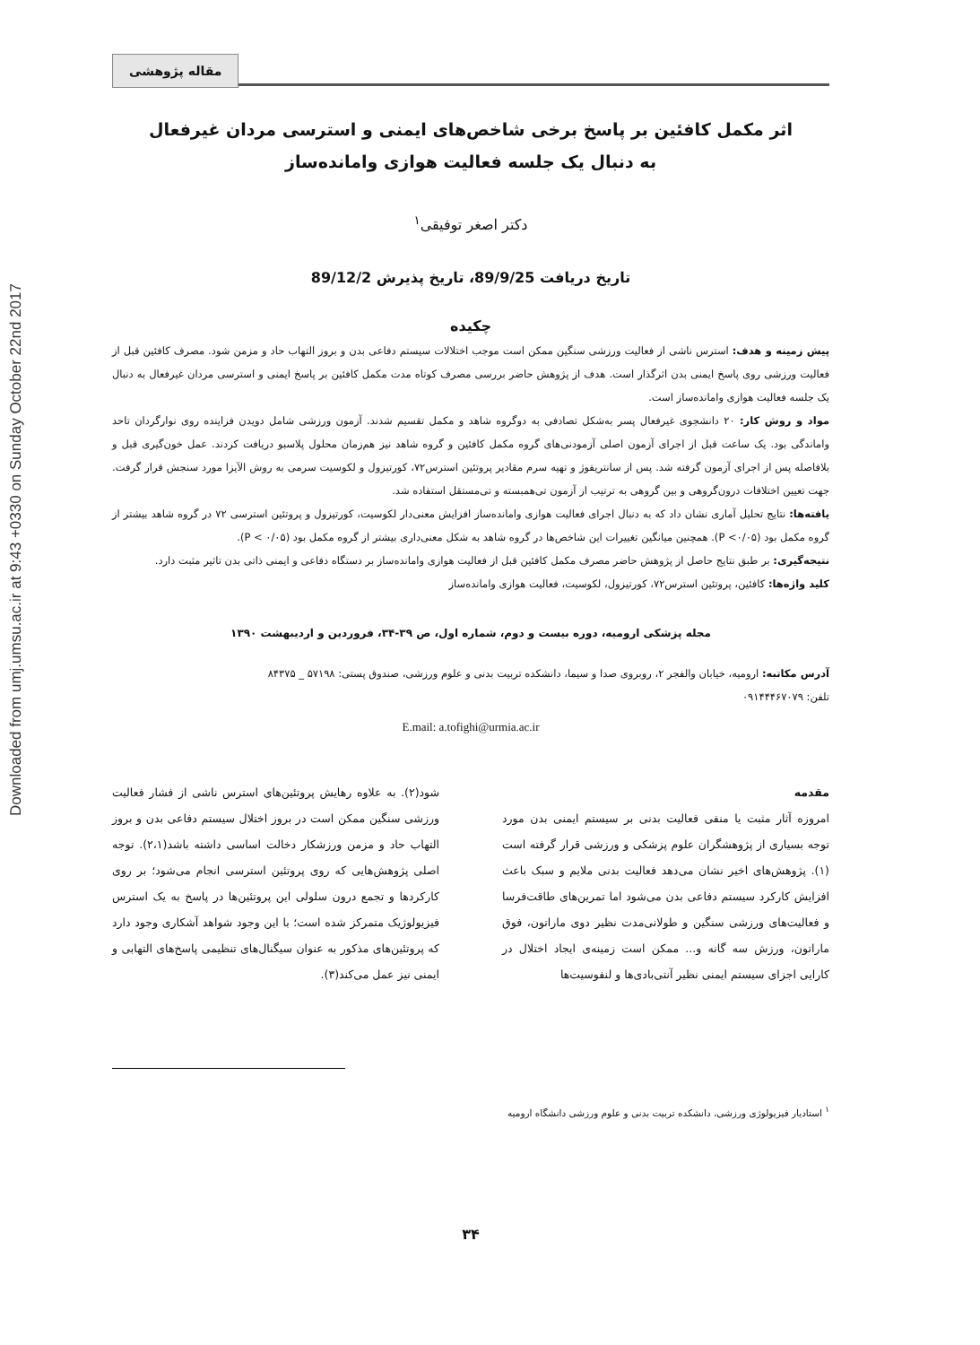Downloaded from umj.umsu.ac.ir at 9:43 +0330 on Sunday October 22nd 2017
مقاله پژوهشی
اثر مکمل کافئین بر پاسخ برخی شاخص‌های ایمنی و استرسی مردان غیرفعال
به دنبال یک جلسه فعالیت هوازی وامانده‌ساز
دکتر اصغر توفیقی<sup>۱</sup>
تاریخ دریافت 89/9/25، تاریخ پذیرش 89/12/2
چکیده
پیش زمینه و هدف: استرس ناشی از فعالیت ورزشی سنگین ممکن است موجب اختلالات سیستم دفاعی بدن و بروز التهاب حاد و مزمن شود. مصرف کافئین قبل از فعالیت ورزشی روی پاسخ ایمنی بدن اثرگذار است. هدف از پژوهش حاضر بررسی مصرف کوتاه مدت مکمل کافئین بر پاسخ ایمنی و استرسی مردان غیرفعال به دنبال یک جلسه فعالیت هوازی وامانده‌ساز است.
مواد و روش کار: ۲۰ دانشجوی غیرفعال پسر به‌شکل تصادفی به دوگروه شاهد و مکمل تقسیم شدند. آزمون ورزشی شامل دویدن فزاینده روی نوارگردان تاحد واماندگی بود. یک ساعت قبل از اجرای آزمون اصلی آزمودنی‌های گروه مکمل کافئین و گروه شاهد نیز هم‌زمان محلول پلاسبو دریافت کردند. عمل خون‌گیری قبل و بلافاصله پس از اجرای آزمون گرفته شد. پس از سانتریفوژ و تهیه سرم مقادیر پروتئین استرس۷۲، کورتیزول و لکوسیت سرمی به روش الآیزا مورد سنجش قرار گرفت. جهت تعیین اختلافات درون‌گروهی و بین گروهی به ترتیب از آزمون تی‌همبسته و تی‌مستقل استفاده شد.
یافته‌ها: نتایج تحلیل آماری نشان داد که به دنبال اجرای فعالیت هوازی وامانده‌ساز افزایش معنی‌دار لکوسیت، کورتیزول و پروتئین استرسی ۷۲ در گروه شاهد بیشتر از گروه مکمل بود (P <۰/۰۵). همچنین میانگین تغییرات این شاخص‌ها در گروه شاهد به شکل معنی‌داری بیشتر از گروه مکمل بود (P < ۰/۰۵).
نتیجه‌گیری: بر طبق نتایج حاصل از پژوهش حاضر مصرف مکمل کافئین قبل از فعالیت هوازی وامانده‌ساز بر دستگاه دفاعی و ایمنی ذاتی بدن تاثیر مثبت دارد.
کلید واژه‌ها: کافئین، پروتئین استرس۷۲، کورتیزول، لکوسیت، فعالیت هوازی وامانده‌ساز
مجله پزشکی ارومیه، دوره بیست و دوم، شماره اول، ص ۳۹-۳۴، فروردین و اردیبهشت ۱۳۹۰
آدرس مکاتبه: ارومیه، خیابان والفجر ۲، روبروی صدا و سیما، دانشکده تربیت بدنی و علوم ورزشی، صندوق پستی: ۵۷۱۹۸ _ ۸۴۳۷۵
تلفن: ۰۹۱۴۴۴۶۷۰۷۹
E.mail: a.tofighi@urmia.ac.ir
مقدمه
امروزه آثار مثبت یا منفی فعالیت بدنی بر سیستم ایمنی بدن مورد توجه بسیاری از پژوهشگران علوم پزشکی و ورزشی قرار گرفته است (۱). پژوهش‌های اخیر نشان می‌دهد فعالیت بدنی ملایم و سبک باعث افزایش کارکرد سیستم دفاعی بدن می‌شود اما تمرین‌های طاقت‌فرسا و فعالیت‌های ورزشی سنگین و طولانی‌مدت نظیر دوی ماراتون، فوق ماراتون، ورزش سه گانه و... ممکن است زمینه‌ی ایجاد اختلال در کارایی اجزای سیستم ایمنی نظیر آنتی‌بادی‌ها و لنفوسیت‌ها
شود(۲). به علاوه رهایش پروتئین‌های استرس ناشی از فشار فعالیت ورزشی سنگین ممکن است در بروز اختلال سیستم دفاعی بدن و بروز التهاب حاد و مزمن ورزشکار دخالت اساسی داشته باشد(۲،۱). توجه اصلی پژوهش‌هایی که روی پروتئین استرسی انجام می‌شود؛ بر روی کارکردها و تجمع درون سلولی این پروتئین‌ها در پاسخ به یک استرس فیزیولوژیک متمرکز شده است؛ با این وجود شواهد آشکاری وجود دارد که پروتئین‌های مذکور به عنوان سیگنال‌های تنظیمی پاسخ‌های التهابی و ایمنی نیز عمل می‌کند(۳).
<sup>۱</sup> استادیار فیزیولوژی ورزشی، دانشکده تربیت بدنی و علوم ورزشی دانشگاه ارومیه
۳۴